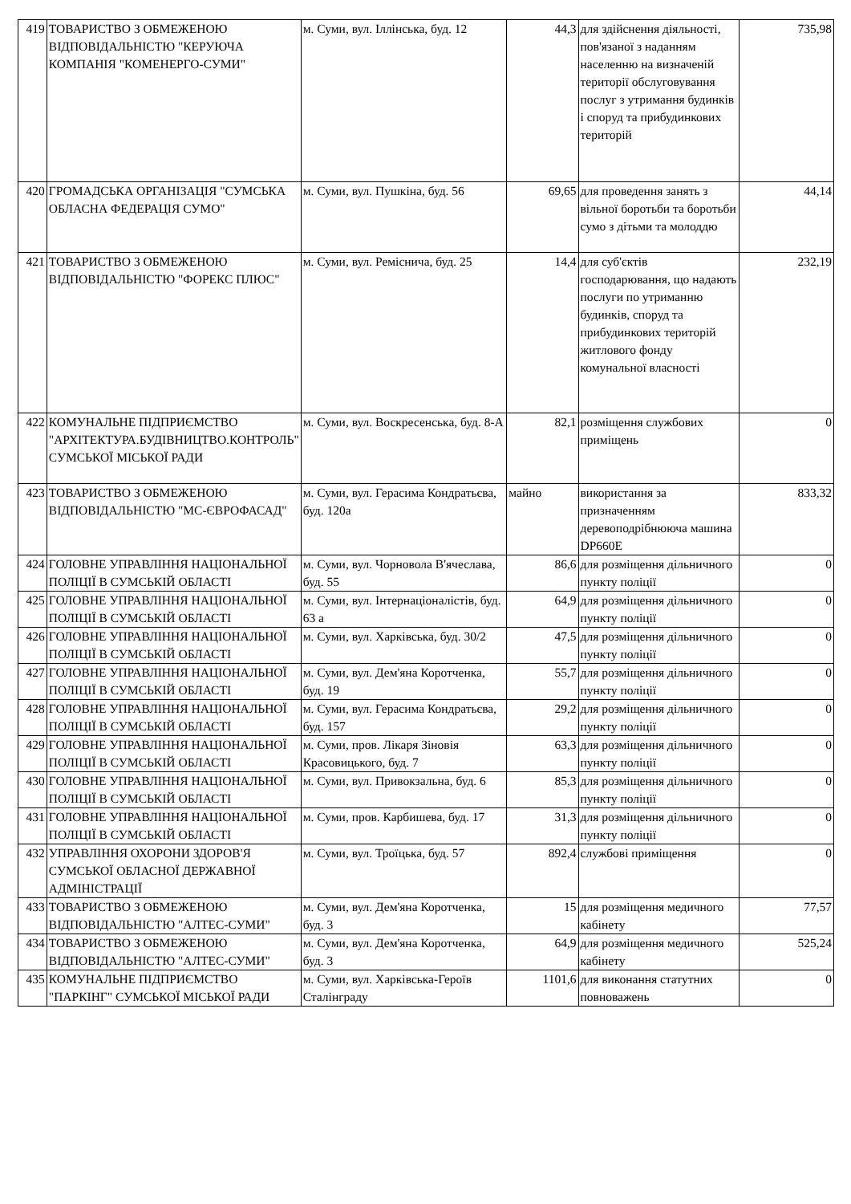| 419 | ТОВАРИСТВО З ОБМЕЖЕНОЮ ВІДПОВІДАЛЬНІСТЮ "КЕРУЮЧА КОМПАНІЯ "КОМЕНЕРГО-СУМИ" | м. Суми, вул. Іллінська, буд. 12 | 44,3 | для здійснення діяльності, пов'язаної з наданням населенню на визначеній території обслуговування послуг з утримання будинків і споруд та прибудинкових територій | 735,98 |
| 420 | ГРОМАДСЬКА ОРГАНІЗАЦІЯ "СУМСЬКА ОБЛАСНА ФЕДЕРАЦІЯ СУМО" | м. Суми, вул. Пушкіна, буд. 56 | 69,65 | для проведення занять з вільної боротьби та боротьби сумо з дітьми та молоддю | 44,14 |
| 421 | ТОВАРИСТВО З ОБМЕЖЕНОЮ ВІДПОВІДАЛЬНІСТЮ "ФОРЕКС ПЛЮС" | м. Суми, вул. Реміснича, буд. 25 | 14,4 | для суб'єктів господарювання, що надають послуги по утриманню будинків, споруд та прибудинкових територій житлового фонду комунальної власності | 232,19 |
| 422 | КОМУНАЛЬНЕ ПІДПРИЄМСТВО "АРХІТЕКТУРА.БУДІВНИЦТВО.КОНТРОЛЬ" СУМСЬКОЇ МІСЬКОЇ РАДИ | м. Суми, вул. Воскресенська, буд. 8-А | 82,1 | розміщення службових приміщень | 0 |
| 423 | ТОВАРИСТВО З ОБМЕЖЕНОЮ ВІДПОВІДАЛЬНІСТЮ "МС-ЄВРОФАСАД" | м. Суми, вул. Герасима Кондратьєва, буд. 120а | майно | використання за призначенням деревоподрібнююча машина DP660E | 833,32 |
| 424 | ГОЛОВНЕ УПРАВЛІННЯ НАЦІОНАЛЬНОЇ ПОЛІЦІЇ В СУМСЬКІЙ ОБЛАСТІ | м. Суми, вул. Чорновола В'ячеслава, буд. 55 | 86,6 | для розміщення дільничного пункту поліції | 0 |
| 425 | ГОЛОВНЕ УПРАВЛІННЯ НАЦІОНАЛЬНОЇ ПОЛІЦІЇ В СУМСЬКІЙ ОБЛАСТІ | м. Суми, вул. Інтернаціоналістів, буд. 63 а | 64,9 | для розміщення дільничного пункту поліції | 0 |
| 426 | ГОЛОВНЕ УПРАВЛІННЯ НАЦІОНАЛЬНОЇ ПОЛІЦІЇ В СУМСЬКІЙ ОБЛАСТІ | м. Суми, вул. Харківська, буд. 30/2 | 47,5 | для розміщення дільничного пункту поліції | 0 |
| 427 | ГОЛОВНЕ УПРАВЛІННЯ НАЦІОНАЛЬНОЇ ПОЛІЦІЇ В СУМСЬКІЙ ОБЛАСТІ | м. Суми, вул. Дем'яна Коротченка, буд. 19 | 55,7 | для розміщення дільничного пункту поліції | 0 |
| 428 | ГОЛОВНЕ УПРАВЛІННЯ НАЦІОНАЛЬНОЇ ПОЛІЦІЇ В СУМСЬКІЙ ОБЛАСТІ | м. Суми, вул. Герасима Кондратьєва, буд. 157 | 29,2 | для розміщення дільничного пункту поліції | 0 |
| 429 | ГОЛОВНЕ УПРАВЛІННЯ НАЦІОНАЛЬНОЇ ПОЛІЦІЇ В СУМСЬКІЙ ОБЛАСТІ | м. Суми, пров. Лікаря Зіновія Красовицького, буд. 7 | 63,3 | для розміщення дільничного пункту поліції | 0 |
| 430 | ГОЛОВНЕ УПРАВЛІННЯ НАЦІОНАЛЬНОЇ ПОЛІЦІЇ В СУМСЬКІЙ ОБЛАСТІ | м. Суми, вул. Привокзальна, буд. 6 | 85,3 | для розміщення дільничного пункту поліції | 0 |
| 431 | ГОЛОВНЕ УПРАВЛІННЯ НАЦІОНАЛЬНОЇ ПОЛІЦІЇ В СУМСЬКІЙ ОБЛАСТІ | м. Суми, пров. Карбишева, буд. 17 | 31,3 | для розміщення дільничного пункту поліції | 0 |
| 432 | УПРАВЛІННЯ ОХОРОНИ ЗДОРОВ'Я СУМСЬКОЇ ОБЛАСНОЇ ДЕРЖАВНОЇ АДМІНІСТРАЦІЇ | м. Суми, вул. Троїцька, буд. 57 | 892,4 | службові приміщення | 0 |
| 433 | ТОВАРИСТВО З ОБМЕЖЕНОЮ ВІДПОВІДАЛЬНІСТЮ "АЛТЕС-СУМИ" | м. Суми, вул. Дем'яна Коротченка, буд. 3 | 15 | для розміщення медичного кабінету | 77,57 |
| 434 | ТОВАРИСТВО З ОБМЕЖЕНОЮ ВІДПОВІДАЛЬНІСТЮ "АЛТЕС-СУМИ" | м. Суми, вул. Дем'яна Коротченка, буд. 3 | 64,9 | для розміщення медичного кабінету | 525,24 |
| 435 | КОМУНАЛЬНЕ ПІДПРИЄМСТВО "ПАРКІНГ" СУМСЬКОЇ МІСЬКОЇ РАДИ | м. Суми, вул. Харківська-Героїв Сталінграду | 1101,6 | для виконання статутних повноважень | 0 |